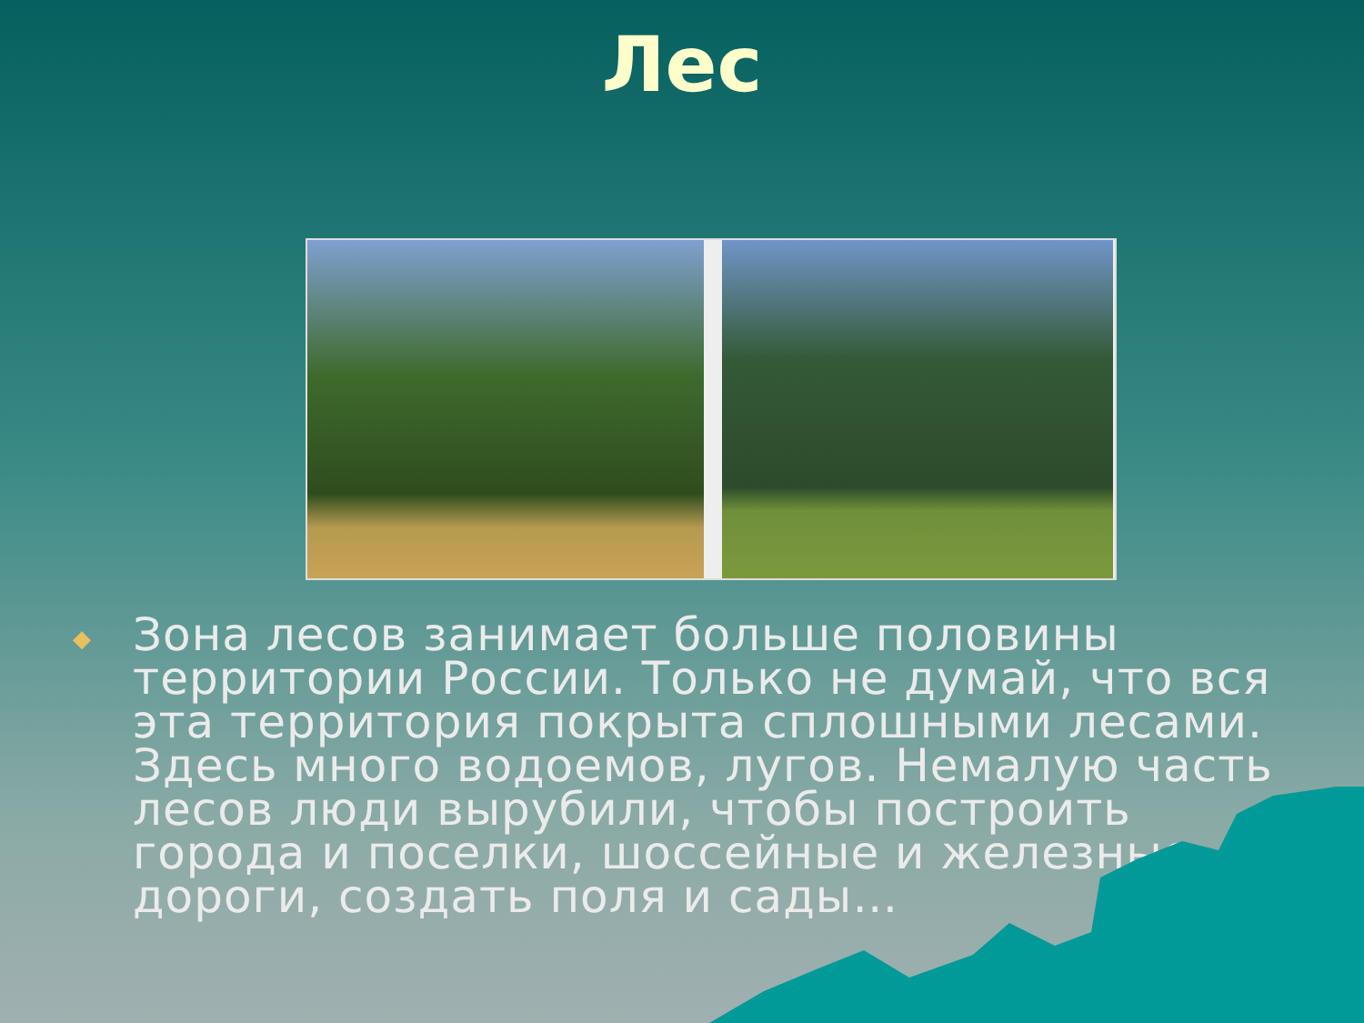Лес
◆
Зона лесов занимает больше половины территории России. Только не думай, что вся эта территория покрыта сплошными лесами. Здесь много водоемов, лугов. Немалую часть лесов люди вырубили, чтобы построить города и поселки, шоссейные и железные дороги, создать поля и сады…